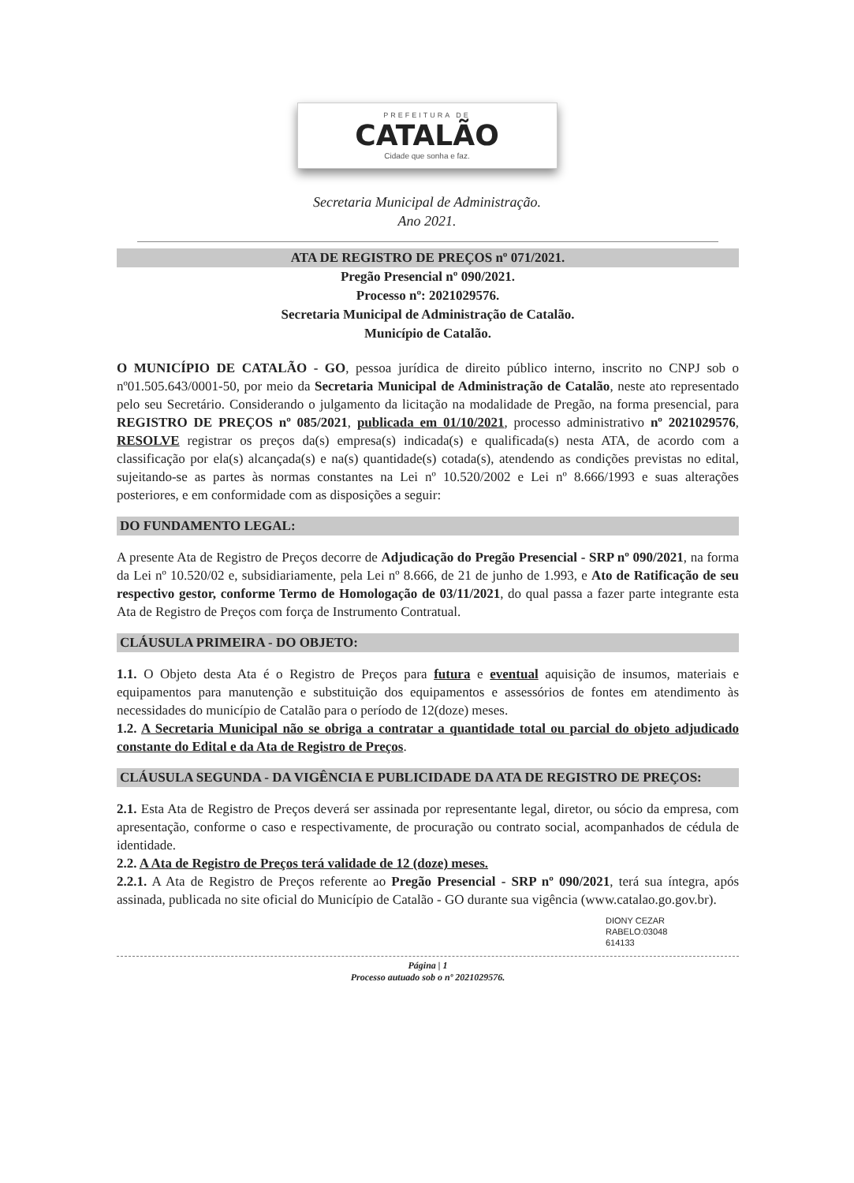PREFEITURA DE
CATALÃO
Cidade que sonha e faz.
Secretaria Municipal de Administração.
Ano 2021.
ATA DE REGISTRO DE PREÇOS nº 071/2021.
Pregão Presencial nº 090/2021.
Processo nº: 2021029576.
Secretaria Municipal de Administração de Catalão.
Município de Catalão.
O MUNICÍPIO DE CATALÃO - GO, pessoa jurídica de direito público interno, inscrito no CNPJ sob o nº01.505.643/0001-50, por meio da Secretaria Municipal de Administração de Catalão, neste ato representado pelo seu Secretário. Considerando o julgamento da licitação na modalidade de Pregão, na forma presencial, para REGISTRO DE PREÇOS nº 085/2021, publicada em 01/10/2021, processo administrativo nº 2021029576, RESOLVE registrar os preços da(s) empresa(s) indicada(s) e qualificada(s) nesta ATA, de acordo com a classificação por ela(s) alcançada(s) e na(s) quantidade(s) cotada(s), atendendo as condições previstas no edital, sujeitando-se as partes às normas constantes na Lei nº 10.520/2002 e Lei nº 8.666/1993 e suas alterações posteriores, e em conformidade com as disposições a seguir:
DO FUNDAMENTO LEGAL:
A presente Ata de Registro de Preços decorre de Adjudicação do Pregão Presencial - SRP nº 090/2021, na forma da Lei nº 10.520/02 e, subsidiariamente, pela Lei nº 8.666, de 21 de junho de 1.993, e Ato de Ratificação de seu respectivo gestor, conforme Termo de Homologação de 03/11/2021, do qual passa a fazer parte integrante esta Ata de Registro de Preços com força de Instrumento Contratual.
CLÁUSULA PRIMEIRA - DO OBJETO:
1.1. O Objeto desta Ata é o Registro de Preços para futura e eventual aquisição de insumos, materiais e equipamentos para manutenção e substituição dos equipamentos e assessórios de fontes em atendimento às necessidades do município de Catalão para o período de 12(doze) meses.
1.2. A Secretaria Municipal não se obriga a contratar a quantidade total ou parcial do objeto adjudicado constante do Edital e da Ata de Registro de Preços.
CLÁUSULA SEGUNDA - DA VIGÊNCIA E PUBLICIDADE DA ATA DE REGISTRO DE PREÇOS:
2.1. Esta Ata de Registro de Preços deverá ser assinada por representante legal, diretor, ou sócio da empresa, com apresentação, conforme o caso e respectivamente, de procuração ou contrato social, acompanhados de cédula de identidade.
2.2. A Ata de Registro de Preços terá validade de 12 (doze) meses.
2.2.1. A Ata de Registro de Preços referente ao Pregão Presencial - SRP nº 090/2021, terá sua íntegra, após assinada, publicada no site oficial do Município de Catalão - GO durante sua vigência (www.catalao.go.gov.br).
DIONY CEZAR
RABELO:03048
614133
Página | 1
Processo autuado sob o nº 2021029576.